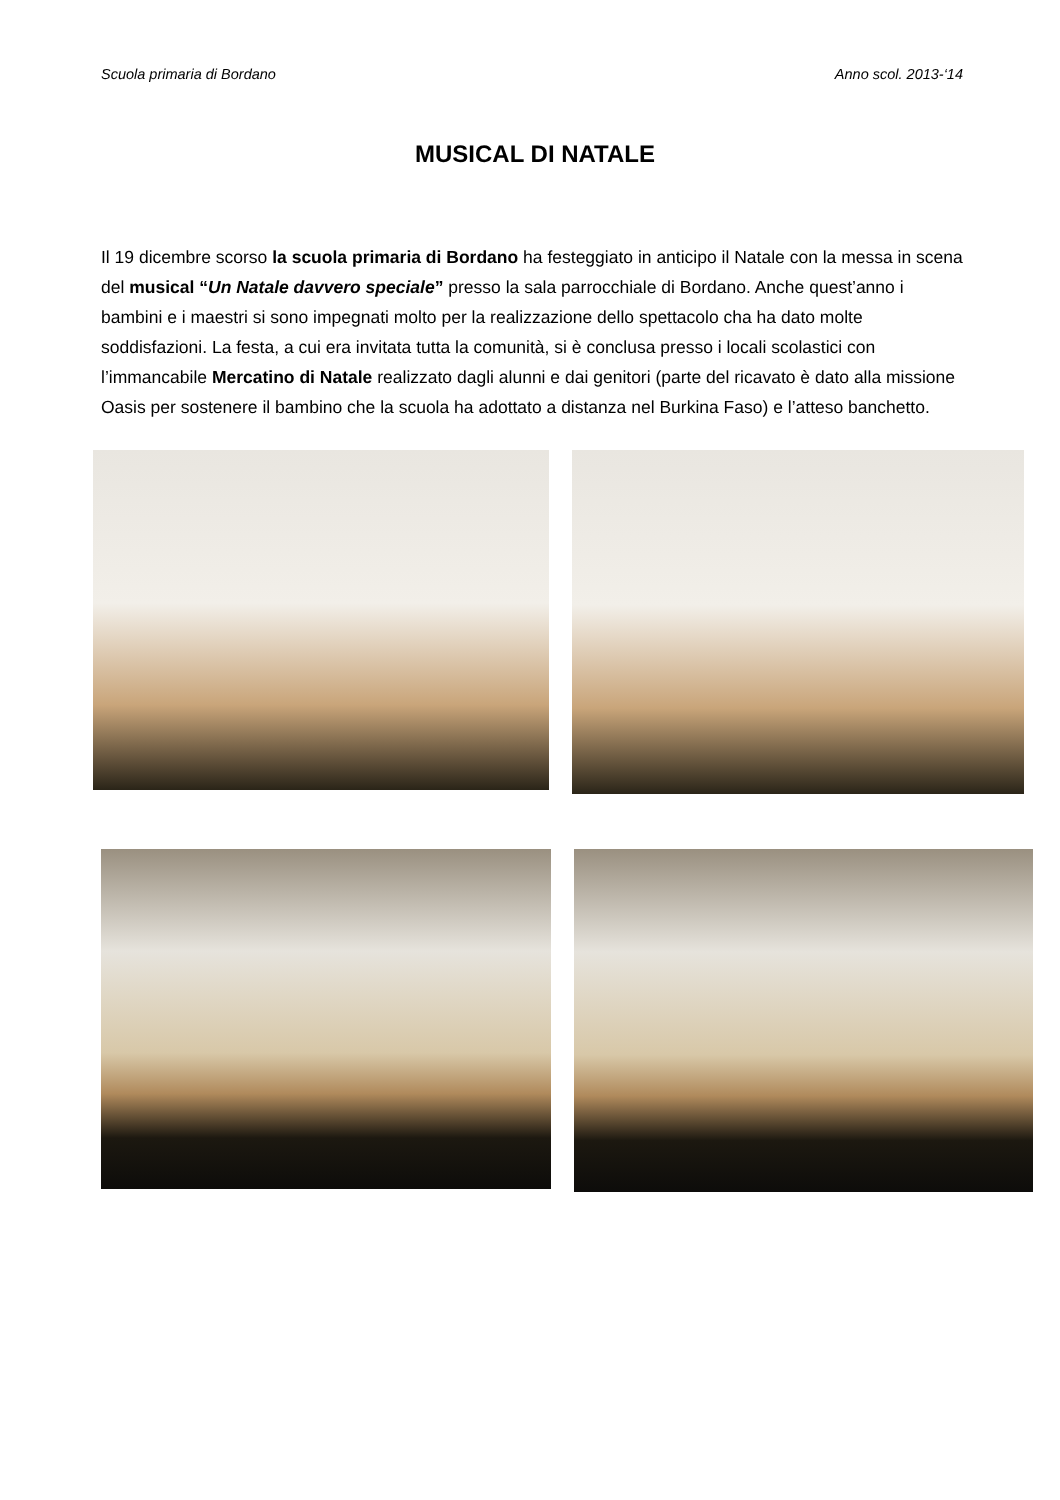Scuola primaria di Bordano Anno scol. 2013-‘14
MUSICAL DI NATALE
Il 19 dicembre scorso la scuola primaria di Bordano ha festeggiato in anticipo il Natale con la messa in scena del musical “Un Natale davvero speciale” presso la sala parrocchiale di Bordano. Anche quest’anno i bambini e i maestri si sono impegnati molto per la realizzazione dello spettacolo cha ha dato molte soddisfazioni. La festa, a cui era invitata tutta la comunità, si è conclusa presso i locali scolastici con l’immancabile Mercatino di Natale realizzato dagli alunni e dai genitori (parte del ricavato è dato alla missione Oasis per sostenere il bambino che la scuola ha adottato a distanza nel Burkina Faso) e l’atteso banchetto.